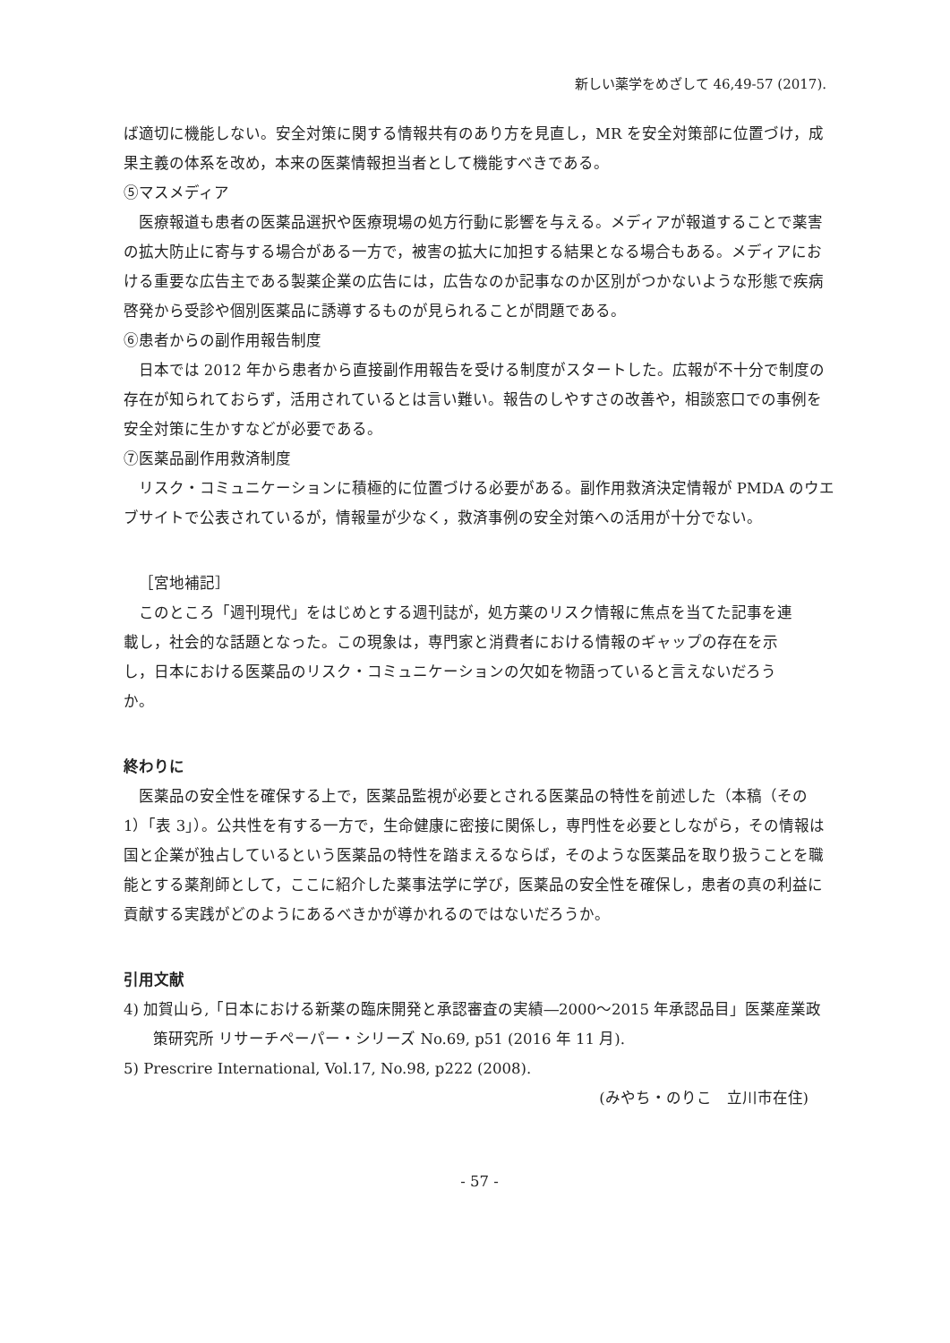新しい薬学をめざして 46,49-57 (2017).
ば適切に機能しない。安全対策に関する情報共有のあり方を見直し，MR を安全対策部に位置づけ，成果主義の体系を改め，本来の医薬情報担当者として機能すべきである。
⑤マスメディア
医療報道も患者の医薬品選択や医療現場の処方行動に影響を与える。メディアが報道することで薬害の拡大防止に寄与する場合がある一方で，被害の拡大に加担する結果となる場合もある。メディアにおける重要な広告主である製薬企業の広告には，広告なのか記事なのか区別がつかないような形態で疾病啓発から受診や個別医薬品に誘導するものが見られることが問題である。
⑥患者からの副作用報告制度
日本では 2012 年から患者から直接副作用報告を受ける制度がスタートした。広報が不十分で制度の存在が知られておらず，活用されているとは言い難い。報告のしやすさの改善や，相談窓口での事例を安全対策に生かすなどが必要である。
⑦医薬品副作用救済制度
リスク・コミュニケーションに積極的に位置づける必要がある。副作用救済決定情報が PMDA のウエブサイトで公表されているが，情報量が少なく，救済事例の安全対策への活用が十分でない。
［宮地補記］
このところ「週刊現代」をはじめとする週刊誌が，処方薬のリスク情報に焦点を当てた記事を連載し，社会的な話題となった。この現象は，専門家と消費者における情報のギャップの存在を示し，日本における医薬品のリスク・コミュニケーションの欠如を物語っていると言えないだろうか。
終わりに
医薬品の安全性を確保する上で，医薬品監視が必要とされる医薬品の特性を前述した（本稿（その 1）「表 3」）。公共性を有する一方で，生命健康に密接に関係し，専門性を必要としながら，その情報は国と企業が独占しているという医薬品の特性を踏まえるならば，そのような医薬品を取り扱うことを職能とする薬剤師として，ここに紹介した薬事法学に学び，医薬品の安全性を確保し，患者の真の利益に貢献する実践がどのようにあるべきかが導かれるのではないだろうか。
引用文献
4) 加賀山ら,「日本における新薬の臨床開発と承認審査の実績―2000～2015 年承認品目」医薬産業政策研究所 リサーチペーパー・シリーズ No.69, p51 (2016 年 11 月).
5) Prescrire International, Vol.17, No.98, p222 (2008).
(みやち・のりこ　立川市在住)
- 57 -